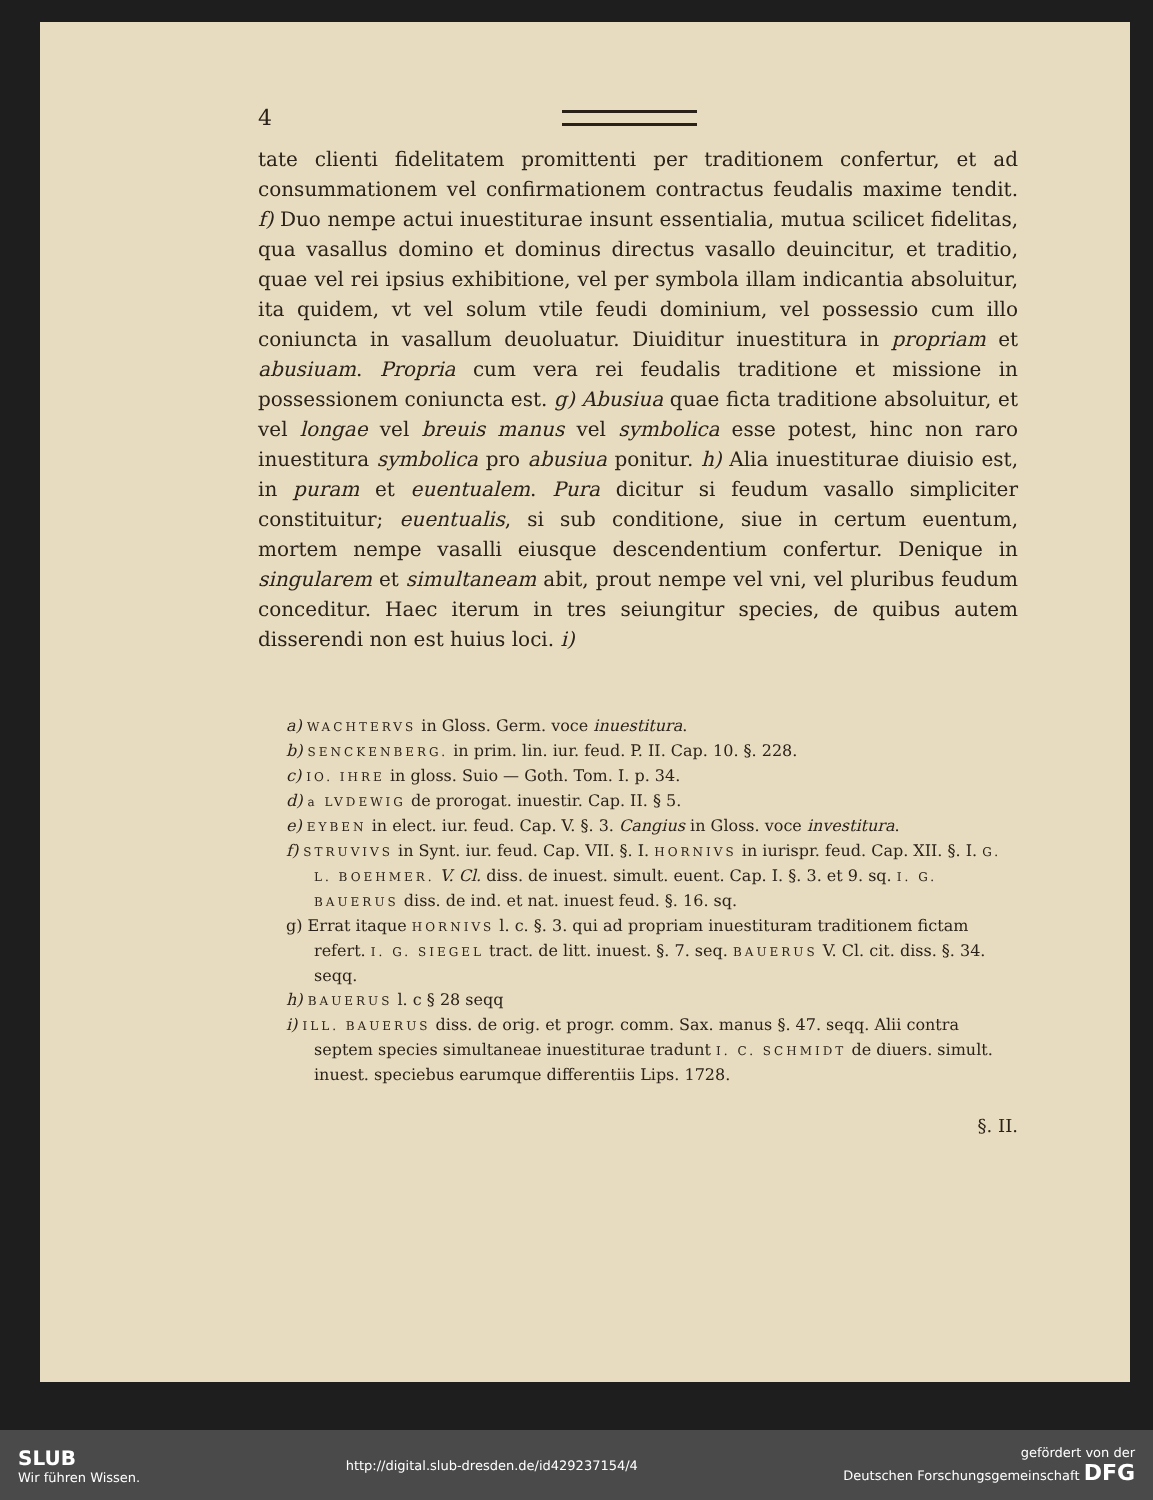4
tate clienti fidelitatem promittenti per traditionem confertur, et ad consummationem vel confirmationem contractus feudalis maxime tendit. f) Duo nempe actui inuestiturae insunt essentialia, mutua scilicet fidelitas, qua vasallus domino et dominus directus vasallo deuincitur, et traditio, quae vel rei ipsius exhibitione, vel per symbola illam indicantia absoluitur, ita quidem, vt vel solum vtile feudi dominium, vel possessio cum illo coniuncta in vasallum deuoluatur. Diuiditur inuestitura in propriam et abusiuam. Propria cum vera rei feudalis traditione et missione in possessionem coniuncta est. g) Abusiua quae ficta traditione absoluitur, et vel longae vel breuis manus vel symbolica esse potest, hinc non raro inuestitura symbolica pro abusiua ponitur. h) Alia inuestiturae diuisio est, in puram et euentualem. Pura dicitur si feudum vasallo simpliciter constituitur; euentualis, si sub conditione, siue in certum euentum, mortem nempe vasalli eiusque descendentium confertur. Denique in singularem et simultaneam abit, prout nempe vel vni, vel pluribus feudum conceditur. Haec iterum in tres seiungitur species, de quibus autem disserendi non est huius loci. i)
a) WACHTERVS in Gloss. Germ. voce inuestitura.
b) SENCKENBERG. in prim. lin. iur. feud. P. II. Cap. 10. §. 228.
c) IO. IHRE in gloss. Suio — Goth. Tom. I. p. 34.
d) a LVDEWIG de prorogat. inuestir. Cap. II. § 5.
e) EYBEN in elect. iur. feud. Cap. V. §. 3. Cangius in Gloss. voce investitura.
f) STRUVIVS in Synt. iur. feud. Cap. VII. §. I. HORNIVS in iurispr. feud. Cap. XII. §. I. G. L. BOEHMER. V. Cl. diss. de inuest. simult. euent. Cap. I. §. 3. et 9. sq. I. G. BAUERUS diss. de ind. et nat. inuest feud. §. 16. sq.
g) Errat itaque HORNIVS l. c. §. 3. qui ad propriam inuestituram traditionem fictam refert. I. G. SIEGEL tract. de litt. inuest. §. 7. seq. BAUERUS V. Cl. cit. diss. §. 34. seqq.
h) BAUERUS l. c § 28 seqq
i) ILL. BAUERUS diss. de orig. et progr. comm. Sax. manus §. 47. seqq. Alii contra septem species simultaneae inuestiturae tradunt I. C. SCHMIDT de diuers. simult. inuest. speciebus earumque differentiis Lips. 1728.
§. II.
SLUB
Wir führen Wissen.
http://digital.slub-dresden.de/id429237154/4
gefördert von der
Deutschen Forschungsgemeinschaft DFG